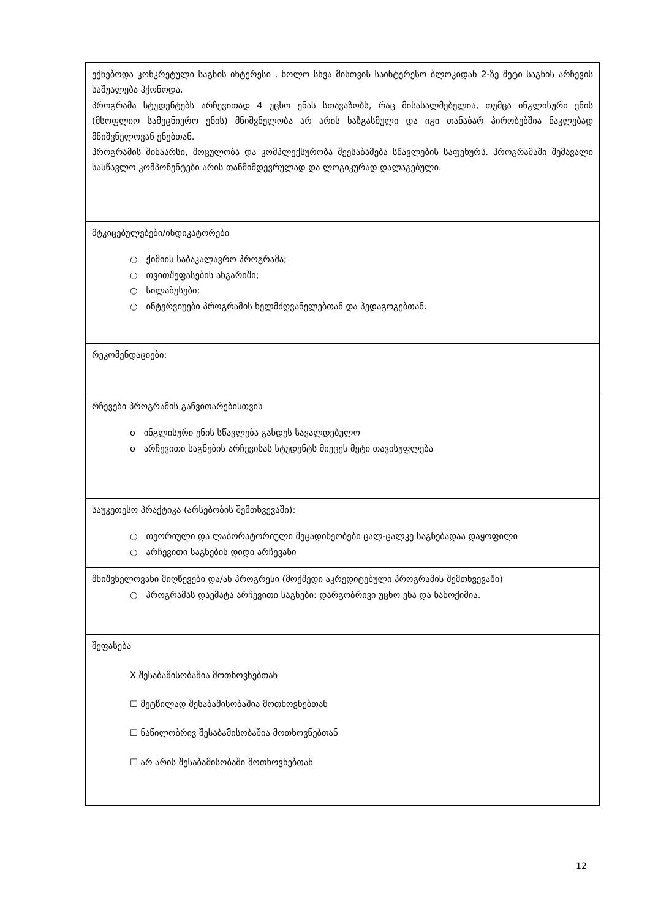| ექნებოდა კონკრეტული საგნის ინტერესი , ხოლო სხვა მისთვის საინტერესო ბლოკიდან 2-ზე მეტი საგნის არჩევის საშუალება ჰქონოდა. პროგრამა სტუდენტებს არჩევითად 4 უცხო ენას სთავაზობს, რაც მისასალმებელია, თუმცა ინგლისური ენის (მსოფლიო სამეცნიერო ენის) მნიშვნელობა არ არის ხაზგასმული და იგი თანაბარ პირობებშია ნაკლებად მნიშვნელოვან ენებთან. პროგრამის შინაარსი, მოცულობა და კომპლექსურობა შეესაბამება სწავლების საფეხურს. პროგრამაში შემავალი სასწავლო კომპონენტები არის თანმიმდევრულად და ლოგიკურად დალაგებული. |
| მტკიცებულებები/ინდიკატორები ○ ქიმიის საბაკალავრო პროგრამა; ○ თვითშეფასების ანგარიში; ○ სილაბუსები; ○ ინტერვიუები პროგრამის ხელმძღვანელებთან და პედაგოგებთან. |
| რეკომენდაციები: |
| რჩევები პროგრამის განვითარებისთვის o ინგლისური ენის სწავლება გახდეს სავალდებულო o არჩევითი საგნების არჩევისას სტუდენტს მიეცეს მეტი თავისუფლება |
| საუკეთესო პრაქტიკა (არსებობის შემთხვევაში): ○ თეორიული და ლაბორატორიული მეცადინეობები ცალ-ცალკე საგნებადაა დაყოფილი ○ არჩევითი საგნების დიდი არჩევანი |
| მნიშვნელოვანი მიღწევები და/ან პროგრესი (მოქმედი აკრედიტებული პროგრამის შემთხვევაში) ○ პროგრამას დაემატა არჩევითი საგნები: დარგობრივი უცხო ენა და ნანოქიმია. |
| შეფასება X შესაბამისობაშია მოთხოვნებთან ☐ მეტწილად შესაბამისობაშია მოთხოვნებთან ☐ ნაწილობრივ შესაბამისობაშია მოთხოვნებთან ☐ არ არის შესაბამისობაში მოთხოვნებთან |
12